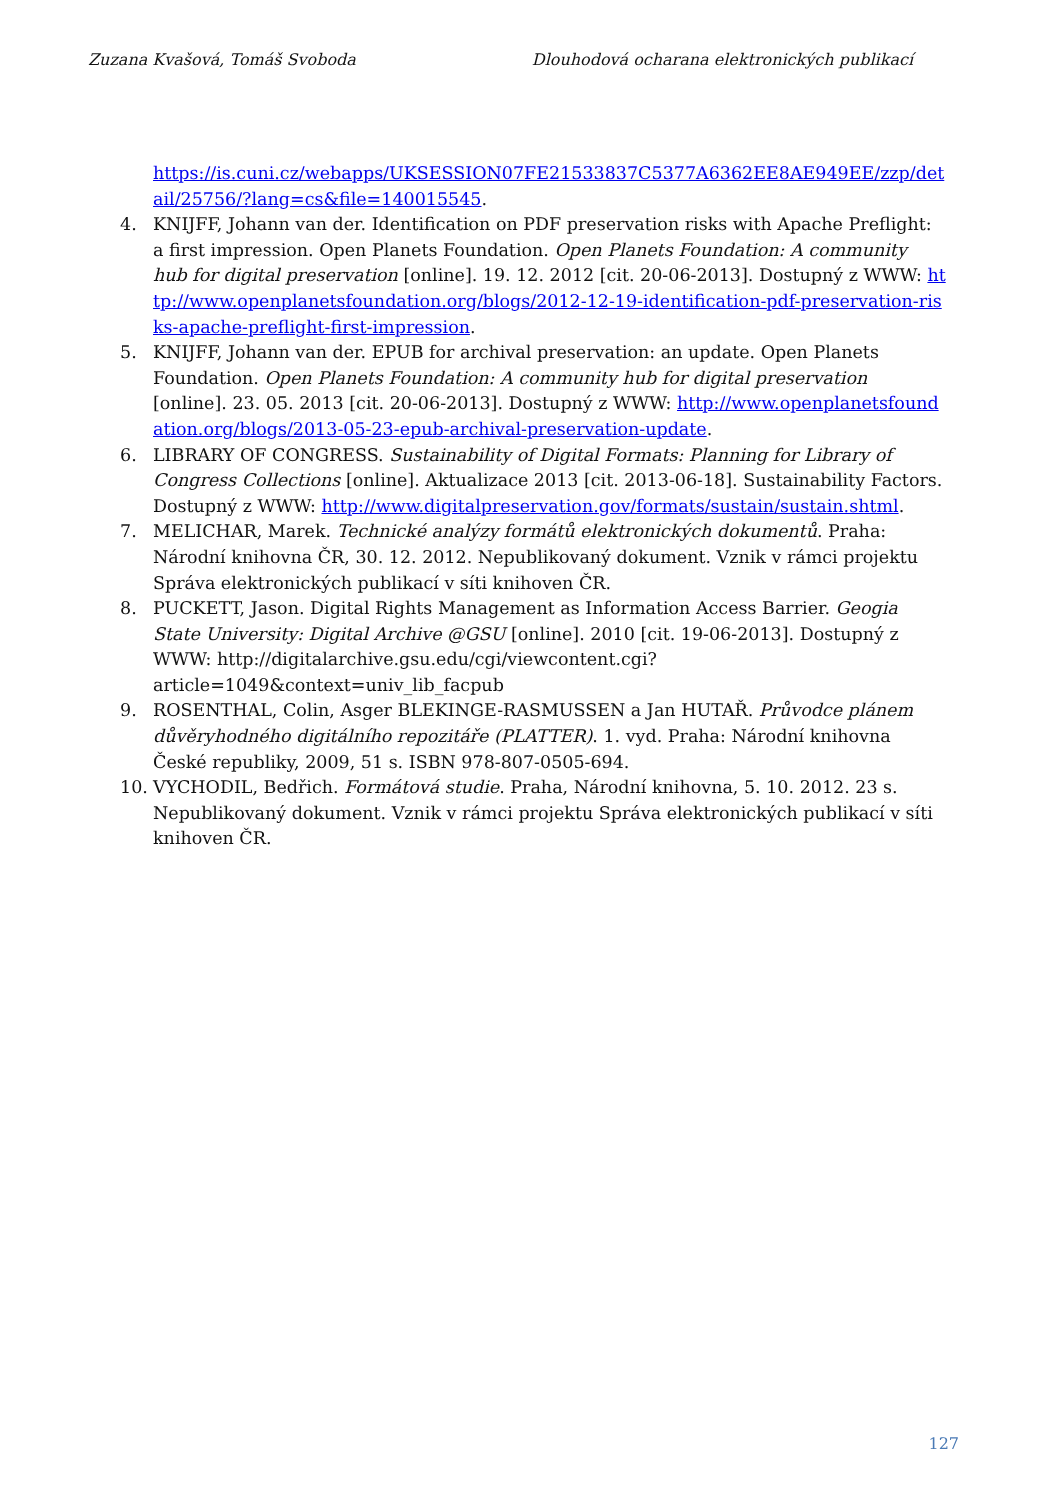Zuzana Kvašová, Tomáš Svoboda Dlouhodová ocharana elektronických publikací
https://is.cuni.cz/webapps/UKSESSION07FE21533837C5377A6362EE8AE949EE/zzp/detail/25756/?lang=cs&file=140015545.
4. KNIJFF, Johann van der. Identification on PDF preservation risks with Apache Preflight: a first impression. Open Planets Foundation. Open Planets Foundation: A community hub for digital preservation [online]. 19. 12. 2012 [cit. 20-06-2013]. Dostupný z WWW: http://www.openplanetsfoundation.org/blogs/2012-12-19-identification-pdf-preservation-risks-apache-preflight-first-impression.
5. KNIJFF, Johann van der. EPUB for archival preservation: an update. Open Planets Foundation. Open Planets Foundation: A community hub for digital preservation [online]. 23. 05. 2013 [cit. 20-06-2013]. Dostupný z WWW: http://www.openplanetsfoundation.org/blogs/2013-05-23-epub-archival-preservation-update.
6. LIBRARY OF CONGRESS. Sustainability of Digital Formats: Planning for Library of Congress Collections [online]. Aktualizace 2013 [cit. 2013-06-18]. Sustainability Factors. Dostupný z WWW: http://www.digitalpreservation.gov/formats/sustain/sustain.shtml.
7. MELICHAR, Marek. Technické analýzy formátů elektronických dokumentů. Praha: Národní knihovna ČR, 30. 12. 2012. Nepublikovaný dokument. Vznik v rámci projektu Správa elektronických publikací v síti knihoven ČR.
8. PUCKETT, Jason. Digital Rights Management as Information Access Barrier. Geogia State University: Digital Archive @GSU [online]. 2010 [cit. 19-06-2013]. Dostupný z WWW: http://digitalarchive.gsu.edu/cgi/viewcontent.cgi?article=1049&context=univ_lib_facpub
9. ROSENTHAL, Colin, Asger BLEKINGE-RASMUSSEN a Jan HUTAŘ. Průvodce plánem důvěryhodného digitálního repozitáře (PLATTER). 1. vyd. Praha: Národní knihovna České republiky, 2009, 51 s. ISBN 978-807-0505-694.
10. VYCHODIL, Bedřich. Formátová studie. Praha, Národní knihovna, 5. 10. 2012. 23 s. Nepublikovaný dokument. Vznik v rámci projektu Správa elektronických publikací v síti knihoven ČR.
127